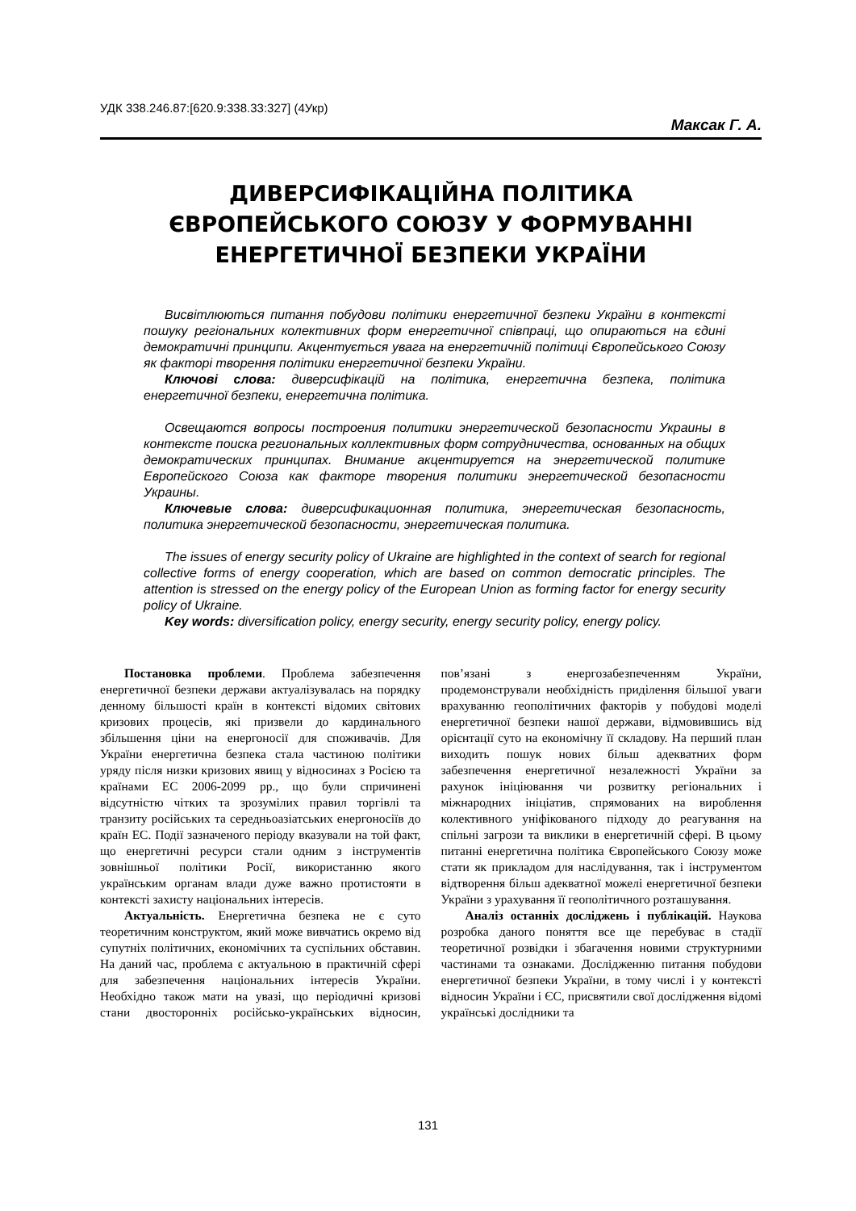УДК 338.246.87:[620.9:338.33:327] (4Укр)
Максак Г. А.
ДИВЕРСИФІКАЦІЙНА ПОЛІТИКА
ЄВРОПЕЙСЬКОГО СОЮЗУ У ФОРМУВАННІ
ЕНЕРГЕТИЧНОЇ БЕЗПЕКИ УКРАЇНИ
Висвітлюються питання побудови політики енергетичної безпеки України в контексті пошуку регіональних колективних форм енергетичної співпраці, що опираються на єдині демократичні принципи. Акцентується увага на енергетичній політиці Європейського Союзу як факторі творення політики енергетичної безпеки України.
Ключові слова: диверсифікацій на політика, енергетична безпека, політика енергетичної безпеки, енергетична політика.
Освещаются вопросы построения политики энергетической безопасности Украины в контексте поиска региональных коллективных форм сотрудничества, основанных на общих демократических принципах. Внимание акцентируется на энергетической политике Европейского Союза как факторе творения политики энергетической безопасности Украины.
Ключевые слова: диверсификационная политика, энергетическая безопасность, политика энергетической безопасности, энергетическая политика.
The issues of energy security policy of Ukraine are highlighted in the context of search for regional collective forms of energy cooperation, which are based on common democratic principles. The attention is stressed on the energy policy of the European Union as forming factor for energy security policy of Ukraine.
Key words: diversification policy, energy security, energy security policy, energy policy.
Постановка проблеми. Проблема забезпечення енергетичної безпеки держави актуалізувалась на порядку денному більшості країн в контексті відомих світових кризових процесів, які призвели до кардинального збільшення ціни на енергоносії для споживачів. Для України енергетична безпека стала частиною політики уряду після низки кризових явищ у відносинах з Росією та країнами ЕС 2006-2099 рр., що були спричинені відсутністю чітких та зрозумілих правил торгівлі та транзиту російських та середньоазіатських енергоносіїв до країн ЕС. Події зазначеного періоду вказували на той факт, що енергетичні ресурси стали одним з інструментів зовнішньої політики Росії, використанню якого українським органам влади дуже важно протистояти в контексті захисту національних інтересів.
Актуальність. Енергетична безпека не є суто теоретичним конструктом, який може вивчатись окремо від супутніх політичних, економічних та суспільних обставин. На даний час, проблема є актуальною в практичній сфері для забезпечення національних інтересів України. Необхідно також мати на увазі, що періодичні кризові стани двосторонніх російсько-українських відносин, пов’язані з енергозабезпеченням України, продемонстрували необхідність приділення більшої уваги врахуванню геополітичних факторів у побудові моделі енергетичної безпеки нашої держави, відмовившись від орієнтації суто на економічну її складову. На перший план виходить пошук нових більш адекватних форм забезпечення енергетичної незалежності України за рахунок ініціювання чи розвитку регіональних і міжнародних ініціатив, спрямованих на вироблення колективного уніфікованого підходу до реагування на спільні загрози та виклики в енергетичній сфері. В цьому питанні енергетична політика Європейського Союзу може стати як прикладом для наслідування, так і інструментом відтворення більш адекватної можелі енергетичної безпеки України з урахування її геополітичного розташування.
Аналіз останніх досліджень і публікацій. Наукова розробка даного поняття все ще перебуває в стадії теоретичної розвідки і збагачення новими структурними частинами та ознаками. Дослідженню питання побудови енергетичної безпеки України, в тому числі і у контексті відносин України і ЄС, присвятили свої дослідження відомі українські дослідники та
131